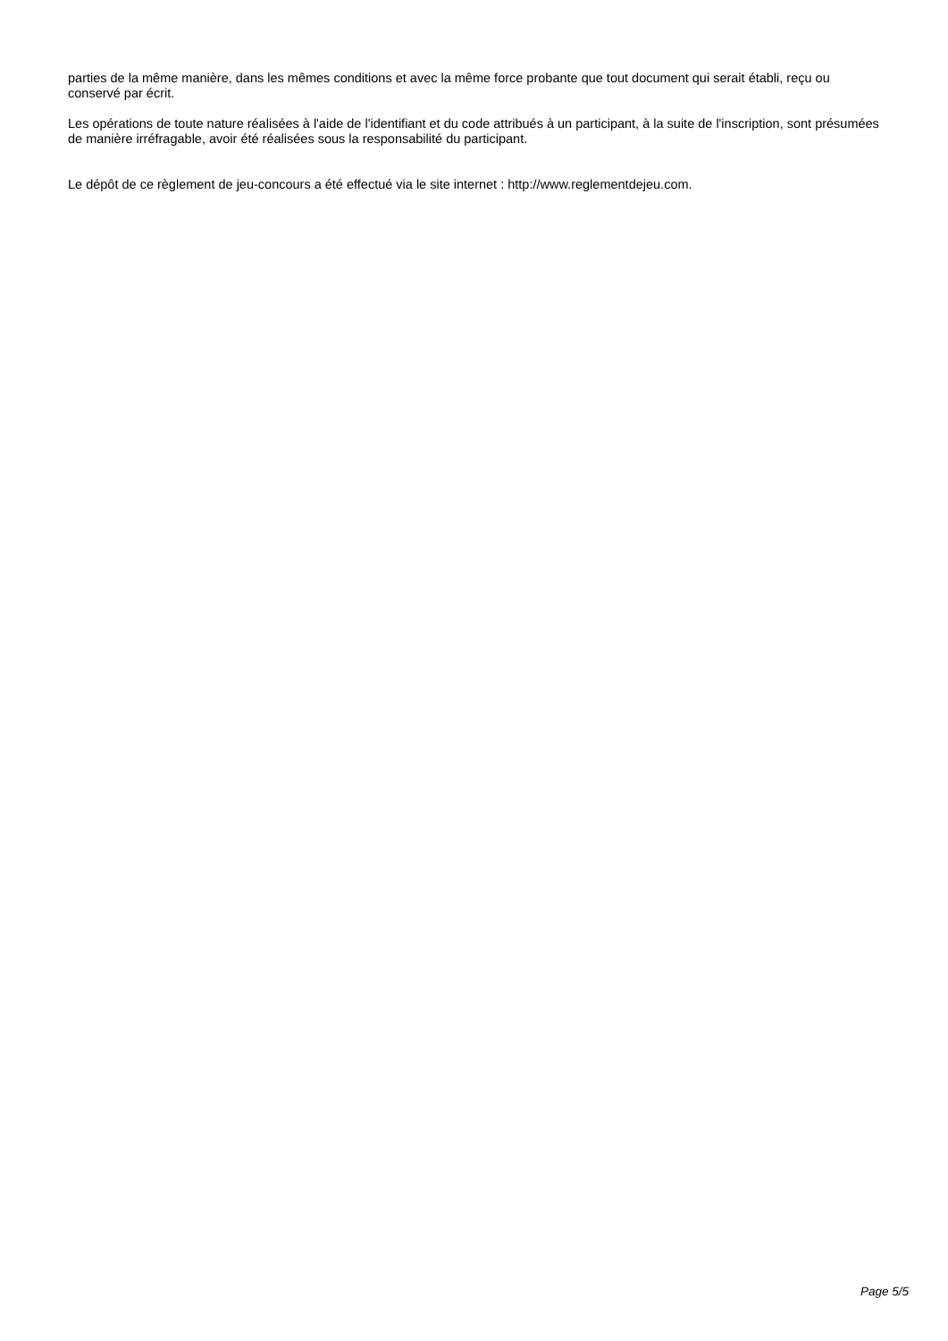parties de la même manière, dans les mêmes conditions et avec la même force probante que tout document qui serait établi, reçu ou conservé par écrit.
Les opérations de toute nature réalisées à l'aide de l'identifiant et du code attribués à un participant, à la suite de l'inscription, sont présumées de manière irréfragable, avoir été réalisées sous la responsabilité du participant.
Le dépôt de ce règlement de jeu-concours a été effectué via le site internet : http://www.reglementdejeu.com.
Page 5/5